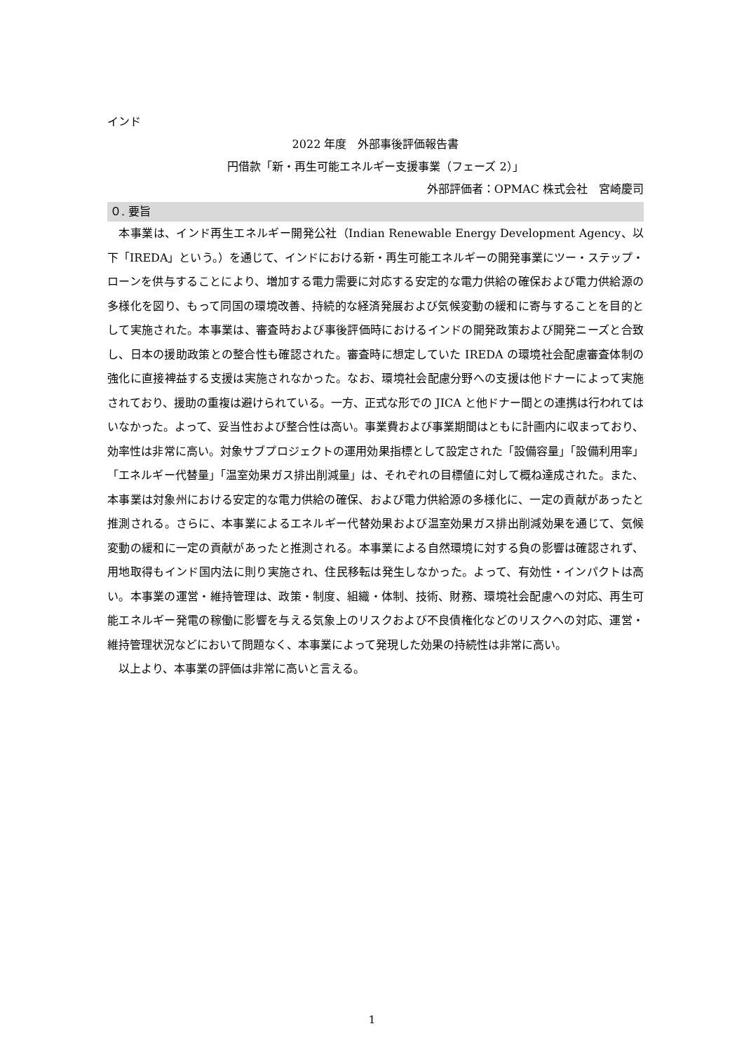インド
2022 年度　外部事後評価報告書
円借款「新・再生可能エネルギー支援事業（フェーズ 2）」
外部評価者：OPMAC 株式会社　宮崎慶司
０. 要旨
　本事業は、インド再生エネルギー開発公社（Indian Renewable Energy Development Agency、以下「IREDA」という。）を通じて、インドにおける新・再生可能エネルギーの開発事業にツー・ステップ・ローンを供与することにより、増加する電力需要に対応する安定的な電力供給の確保および電力供給源の多様化を図り、もって同国の環境改善、持続的な経済発展および気候変動の緩和に寄与することを目的として実施された。本事業は、審査時および事後評価時におけるインドの開発政策および開発ニーズと合致し、日本の援助政策との整合性も確認された。審査時に想定していた IREDA の環境社会配慮審査体制の強化に直接裨益する支援は実施されなかった。なお、環境社会配慮分野への支援は他ドナーによって実施されており、援助の重複は避けられている。一方、正式な形での JICA と他ドナー間との連携は行われてはいなかった。よって、妥当性および整合性は高い。事業費および事業期間はともに計画内に収まっており、効率性は非常に高い。対象サブプロジェクトの運用効果指標として設定された「設備容量」「設備利用率」「エネルギー代替量」「温室効果ガス排出削減量」は、それぞれの目標値に対して概ね達成された。また、本事業は対象州における安定的な電力供給の確保、および電力供給源の多様化に、一定の貢献があったと推測される。さらに、本事業によるエネルギー代替効果および温室効果ガス排出削減効果を通じて、気候変動の緩和に一定の貢献があったと推測される。本事業による自然環境に対する負の影響は確認されず、用地取得もインド国内法に則り実施され、住民移転は発生しなかった。よって、有効性・インパクトは高い。本事業の運営・維持管理は、政策・制度、組織・体制、技術、財務、環境社会配慮への対応、再生可能エネルギー発電の稼働に影響を与える気象上のリスクおよび不良債権化などのリスクへの対応、運営・維持管理状況などにおいて問題なく、本事業によって発現した効果の持続性は非常に高い。
　以上より、本事業の評価は非常に高いと言える。
1